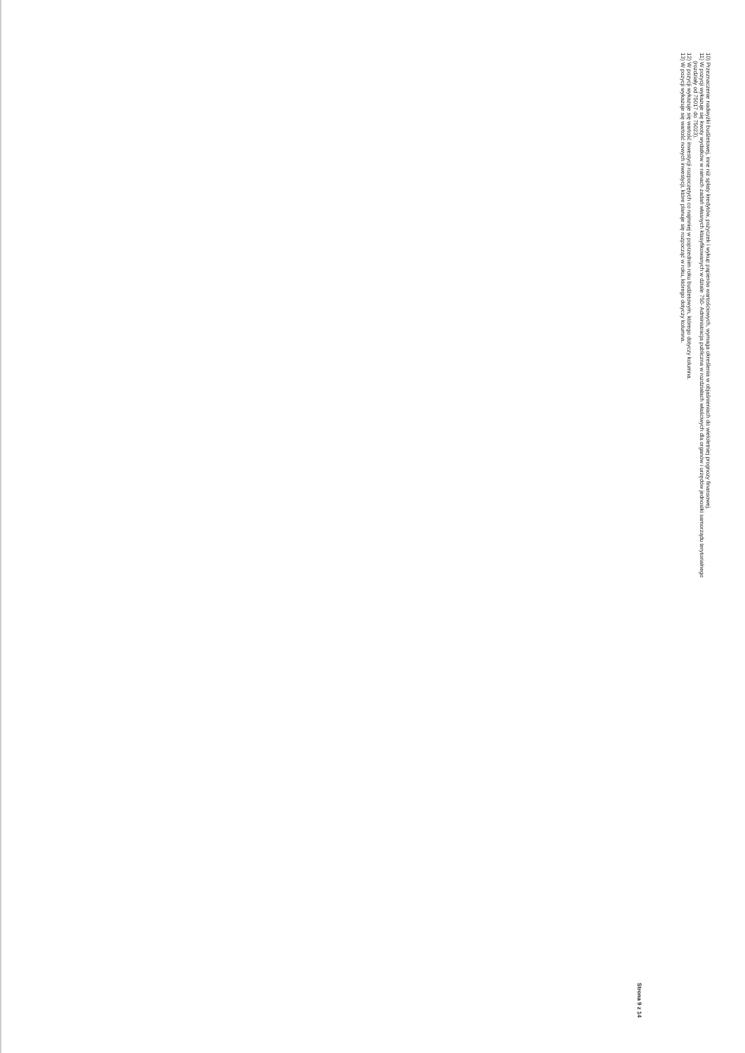10) Przeznaczenie nadwyżki budżetowej, inne niż spłaty kredytów, pożyczek i wykup papierów wartościowych, wymaga określenia w objaśnieniach do wieloletniej prognozy finansowej.
11) W pozycji wykazuje się kwoty wydatków w ramach zadań własnych klasyfikowanych w dziale 750- Administracja publiczna w rozdziałach właściwych dla organów i urzędów jednostki samorządu terytorialnego
(rozdziały od 75017 do 75023).
12) W pozycji wykazuje się wartość inwestycji rozpoczętych co najmniej w poprzednim roku budżetowym, którego dotyczy kolumna.
13) W pozycji wykazuje się wartość nowych inwestycji, które planuje się rozpocząć w roku, którego dotyczy kolumna.
Strona 9 z 14